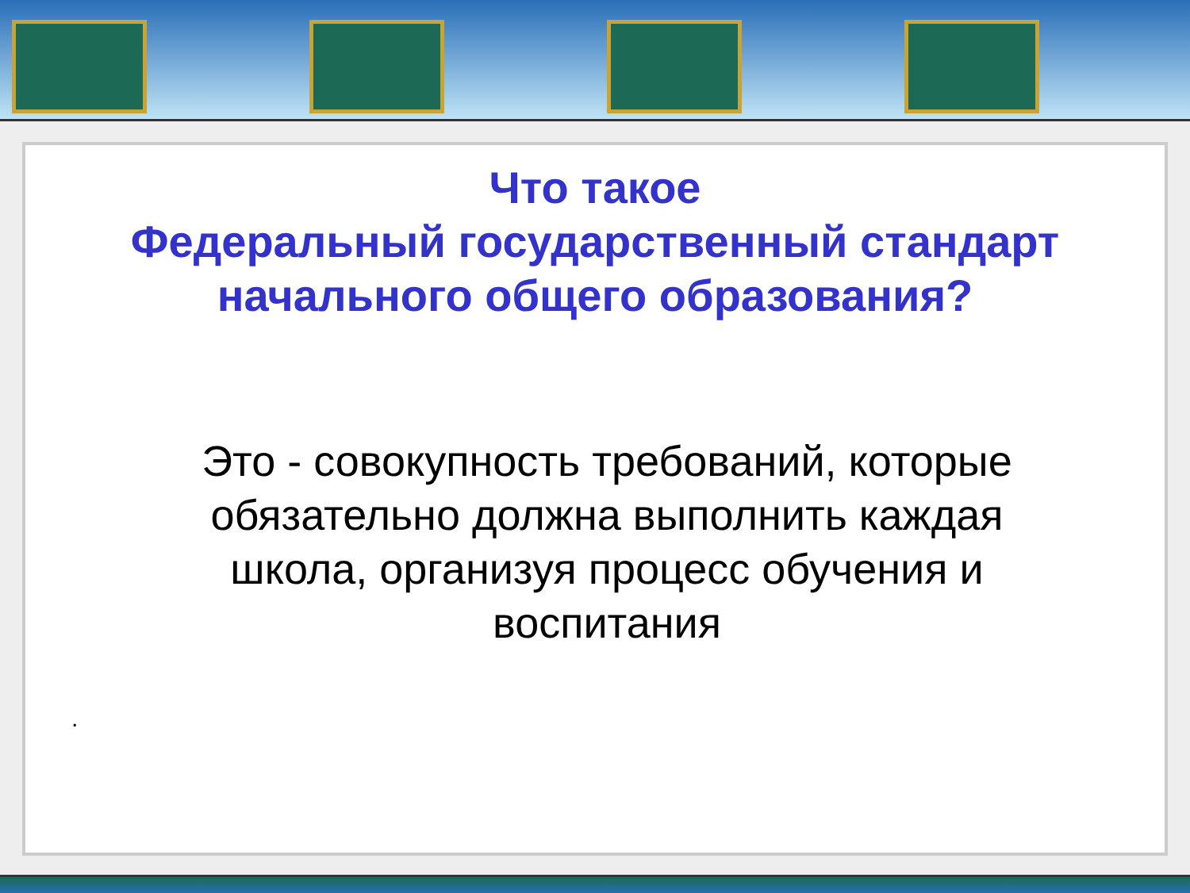Что такое
Федеральный государственный стандарт
начального общего образования?
Это - совокупность требований, которые обязательно должна выполнить каждая школа, организуя процесс обучения и воспитания
.